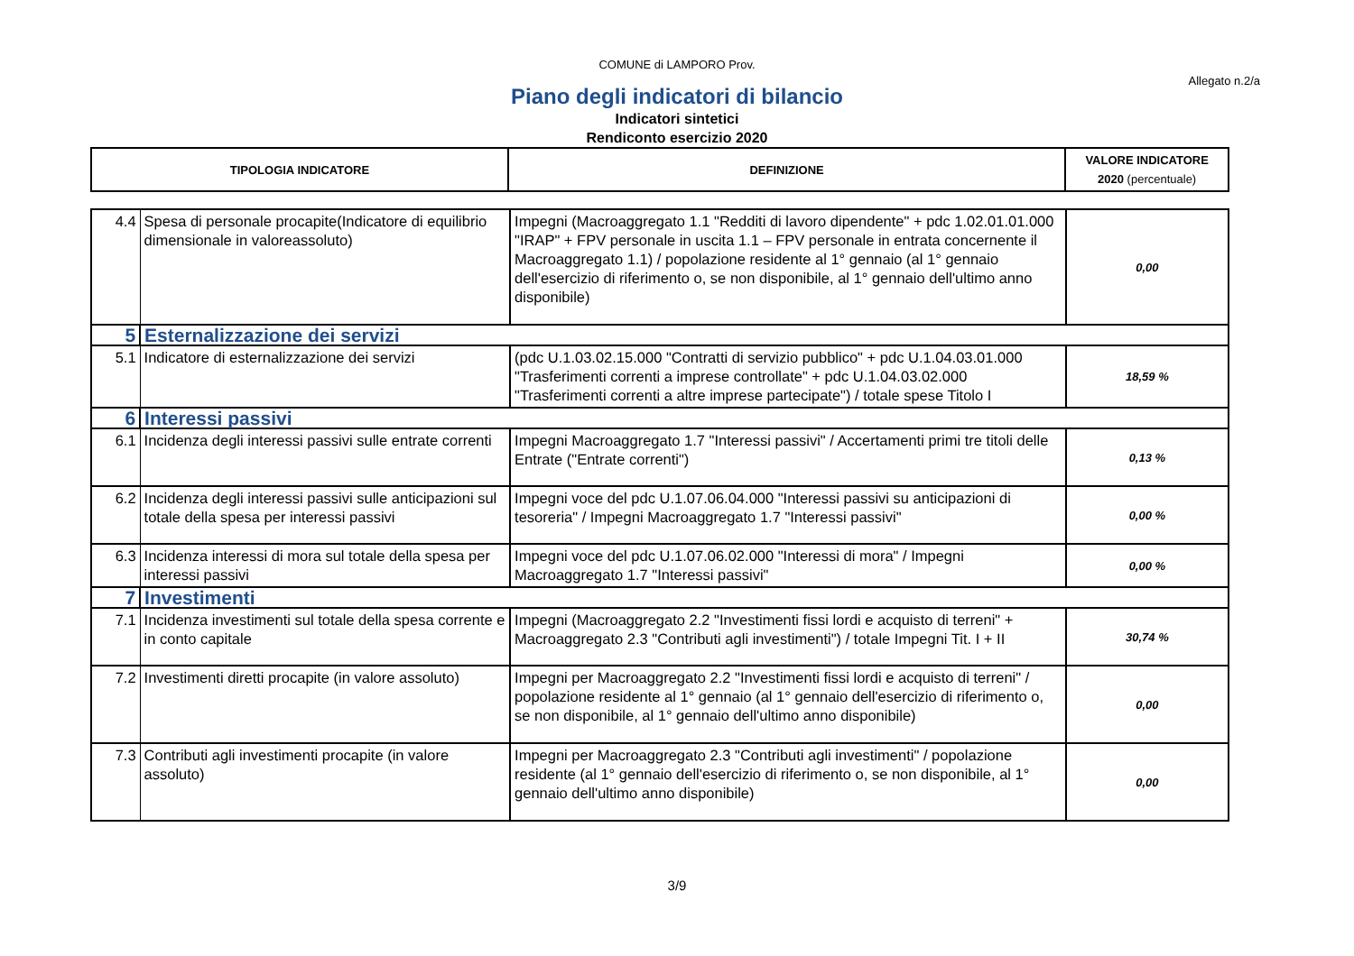COMUNE di LAMPORO Prov.
Allegato n.2/a
Piano degli indicatori di bilancio
Indicatori sintetici
Rendiconto esercizio 2020
| TIPOLOGIA INDICATORE | DEFINIZIONE | VALORE INDICATORE 2020 (percentuale) |
| --- | --- | --- |
| 4.4 | Spesa di personale procapite(Indicatore di equilibrio dimensionale in valoreassoluto) | Impegni (Macroaggregato 1.1 "Redditi di lavoro dipendente" + pdc 1.02.01.01.000 "IRAP" + FPV personale in uscita 1.1 – FPV personale in entrata concernente il Macroaggregato 1.1) / popolazione residente al 1° gennaio (al 1° gennaio dell'esercizio di riferimento o, se non disponibile, al 1° gennaio dell'ultimo anno disponibile) | 0,00 |
| 5 | Esternalizzazione dei servizi | | |
| 5.1 | Indicatore di esternalizzazione dei servizi | (pdc U.1.03.02.15.000 "Contratti di servizio pubblico" + pdc U.1.04.03.01.000 "Trasferimenti correnti a imprese controllate" + pdc U.1.04.03.02.000 "Trasferimenti correnti a altre imprese partecipate") / totale spese Titolo I | 18,59 % |
| 6 | Interessi passivi | | |
| 6.1 | Incidenza degli interessi passivi sulle entrate correnti | Impegni Macroaggregato 1.7 "Interessi passivi" / Accertamenti primi tre titoli delle Entrate ("Entrate correnti") | 0,13 % |
| 6.2 | Incidenza degli interessi passivi sulle anticipazioni sul totale della spesa per interessi passivi | Impegni voce del pdc U.1.07.06.04.000 "Interessi passivi su anticipazioni di tesoreria" / Impegni Macroaggregato 1.7 "Interessi passivi" | 0,00 % |
| 6.3 | Incidenza interessi di mora sul totale della spesa per interessi passivi | Impegni voce del pdc U.1.07.06.02.000 "Interessi di mora" / Impegni Macroaggregato 1.7 "Interessi passivi" | 0,00 % |
| 7 | Investimenti | | |
| 7.1 | Incidenza investimenti sul totale della spesa corrente e in conto capitale | Impegni (Macroaggregato 2.2 "Investimenti fissi lordi e acquisto di terreni" + Macroaggregato 2.3 "Contributi agli investimenti") / totale Impegni Tit. I + II | 30,74 % |
| 7.2 | Investimenti diretti procapite (in valore assoluto) | Impegni per Macroaggregato 2.2 "Investimenti fissi lordi e acquisto di terreni" / popolazione residente al 1° gennaio (al 1° gennaio dell'esercizio di riferimento o, se non disponibile, al 1° gennaio dell'ultimo anno disponibile) | 0,00 |
| 7.3 | Contributi agli investimenti procapite (in valore assoluto) | Impegni per Macroaggregato 2.3 "Contributi agli investimenti" / popolazione residente (al 1° gennaio dell'esercizio di riferimento o, se non disponibile, al 1° gennaio dell'ultimo anno disponibile) | 0,00 |
3/9